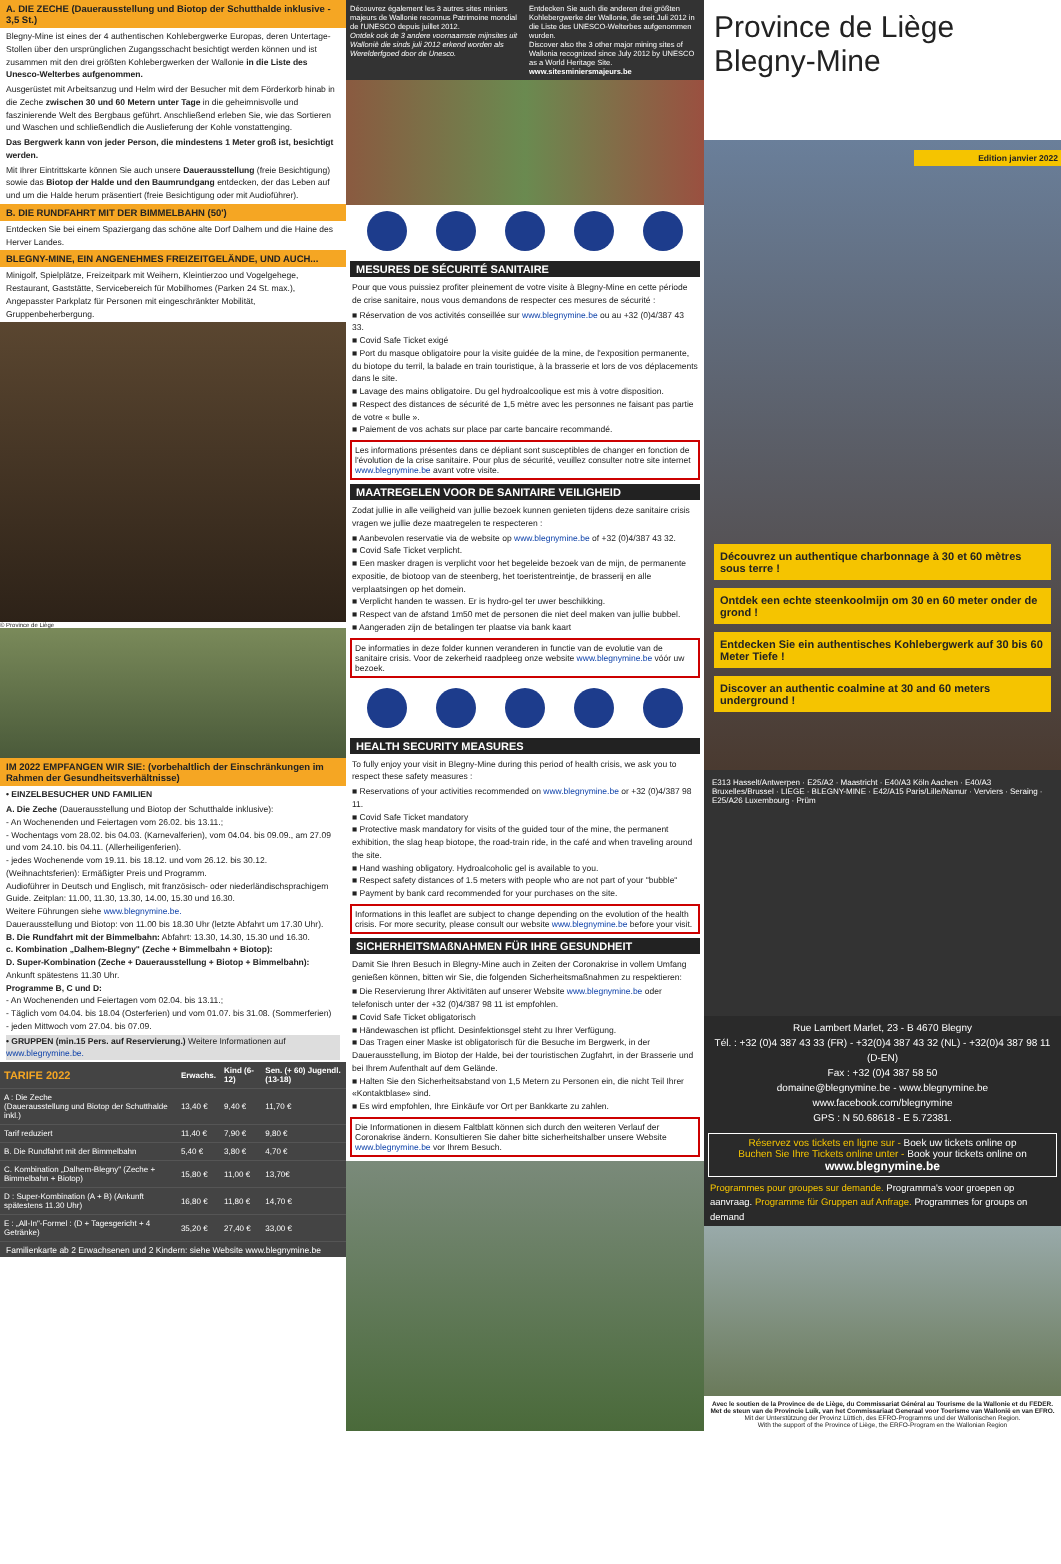A. DIE ZECHE (Dauerausstellung und Biotop der Schutthalde inklusive - 3,5 St.)
Blegny-Mine ist eines der 4 authentischen Kohlebergwerke Europas, deren Untertage-Stollen über den ursprünglichen Zugangsschacht besichtigt werden können und ist zusammen mit den drei größten Kohlebergwerken der Wallonie in die Liste des Unesco-Welterbes aufgenommen.
Ausgerüstet mit Arbeitsanzug und Helm wird der Besucher mit dem Förderkorb hinab in die Zeche zwischen 30 und 60 Metern unter Tage in die geheimnisvolle und faszinierende Welt des Bergbaus geführt. Anschließend erleben Sie, wie das Sortieren und Waschen und schließendlich die Auslieferung der Kohle vonstattenging.
Das Bergwerk kann von jeder Person, die mindestens 1 Meter groß ist, besichtigt werden.
Mit Ihrer Eintrittskarte können Sie auch unsere Dauerausstellung (freie Besichtigung) sowie das Biotop der Halde und den Baumrundgang entdecken, der das Leben auf und um die Halde herum präsentiert (freie Besichtigung oder mit Audioführer).
B. DIE RUNDFAHRT MIT DER BIMMELBAHN (50')
Entdecken Sie bei einem Spaziergang das schöne alte Dorf Dalhem und die Haine des Herver Landes.
BLEGNY-MINE, EIN ANGENEHMES FREIZEITGELÄNDE, UND AUCH...
Minigolf, Spielplätze, Freizeitpark mit Weihern, Kleintierzoo und Vogelgehege, Restaurant, Gaststätte, Servicebereich für Mobilhomes (Parken 24 St. max.), Angepasster Parkplatz für Personen mit eingeschränkter Mobilität, Gruppenbeherbergung.
© Province de Liège
IM 2022 EMPFANGEN WIR SIE: (vorbehaltlich der Einschränkungen im Rahmen der Gesundheitsverhältnisse)
• EINZELBESUCHER UND FAMILIEN
A. Die Zeche (Dauerausstellung und Biotop der Schutthalde inklusive):
- An Wochenenden und Feiertagen vom 26.02. bis 13.11.;
- Wochentags vom 28.02. bis 04.03. (Karnevalferien), vom 04.04. bis 09.09., am 27.09 und vom 24.10. bis 04.11. (Allerheiligenferien).
- jedes Wochenende vom 19.11. bis 18.12. und vom 26.12. bis 30.12. (Weihnachtsferien): Ermäßigter Preis und Programm.
Audioführer in Deutsch und Englisch, mit französisch- oder niederländischsprachigem Guide. Zeitplan: 11.00, 11.30, 13.30, 14.00, 15.30 und 16.30.
Weitere Führungen siehe www.blegnymine.be.
Dauerausstellung und Biotop: von 11.00 bis 18.30 Uhr (letzte Abfahrt um 17.30 Uhr).
B. Die Rundfahrt mit der Bimmelbahn: Abfahrt: 13.30, 14.30, 15.30 und 16.30.
c. Kombination „Dalhem-Blegny" (Zeche + Bimmelbahn + Biotop):
D. Super-Kombination (Zeche + Dauerausstellung + Biotop + Bimmelbahn):
Ankunft spätestens 11.30 Uhr.
Programme B, C und D:
- An Wochenenden und Feiertagen vom 02.04. bis 13.11.;
- Täglich vom 04.04. bis 18.04 (Osterferien) und vom 01.07. bis 31.08. (Sommerferien)
- jeden Mittwoch vom 27.04. bis 07.09.
• GRUPPEN (min.15 Pers. auf Reservierung.) Weitere Informationen auf www.blegnymine.be.
| TARIFE 2022 | Erwachs. | Kind (6-12) | Sen. (+ 60) Jugendl. (13-18) |
| --- | --- | --- | --- |
| A : Die Zeche (Dauerausstellung und Biotop der Schutthalde inkl.) | 13,40 € | 9,40 € | 11,70 € |
| Tarif reduziert | 11,40 € | 7,90 € | 9,80 € |
| B. Die Rundfahrt mit der Bimmelbahn | 5,40 € | 3,80 € | 4,70 € |
| C. Kombination „Dalhem-Blegny" (Zeche + Bimmelbahn + Biotop) | 15,80 € | 11,00 € | 13,70€ |
| D : Super-Kombination (A + B) (Ankunft spätestens 11.30 Uhr) | 16,80 € | 11,80 € | 14,70 € |
| E : „All-In"-Formel : (D + Tagesgericht + 4 Getränke) | 35,20 € | 27,40 € | 33,00 € |
Familienkarte ab 2 Erwachsenen und 2 Kindern: siehe Website www.blegnymine.be
Découvrez également les 3 autres sites miniers majeurs de Wallonie reconnus Patrimoine mondial de l'UNESCO depuis juillet 2012.
Ontdek ook de 3 andere voornaamste mijnsites uit Wallonië die sinds juli 2012 erkend worden als Werelderfgoed door de Unesco.
Entdecken Sie auch die anderen drei größten Kohlebergwerke der Wallonie, die seit Juli 2012 in die Liste des UNESCO-Welterbes aufgenommen wurden.
Discover also the 3 other major mining sites of Wallonia recognized since July 2012 by UNESCO as a World Heritage Site.
www.sitesminiersmajeurs.be
MESURES DE SÉCURITÉ SANITAIRE
Pour que vous puissiez profiter pleinement de votre visite à Blegny-Mine en cette période de crise sanitaire, nous vous demandons de respecter ces mesures de sécurité :
■ Réservation de vos activités conseillée sur www.blegnymine.be ou au +32 (0)4/387 43 33.
■ Covid Safe Ticket exigé
■ Port du masque obligatoire pour la visite guidée de la mine, de l'exposition permanente, du biotope du terril, la balade en train touristique, à la brasserie et lors de vos déplacements dans le site.
■ Lavage des mains obligatoire. Du gel hydroalcoolique est mis à votre disposition.
■ Respect des distances de sécurité de 1,5 mètre avec les personnes ne faisant pas partie de votre « bulle ».
■ Paiement de vos achats sur place par carte bancaire recommandé.
Les informations présentes dans ce dépliant sont susceptibles de changer en fonction de l'évolution de la crise sanitaire. Pour plus de sécurité, veuillez consulter notre site internet www.blegnymine.be avant votre visite.
MAATREGELEN VOOR DE SANITAIRE VEILIGHEID
Zodat jullie in alle veiligheid van jullie bezoek kunnen genieten tijdens deze sanitaire crisis vragen we jullie deze maatregelen te respecteren :
■ Aanbevolen reservatie via de website op www.blegnymine.be of +32 (0)4/387 43 32.
■ Covid Safe Ticket verplicht.
■ Een masker dragen is verplicht voor het begeleide bezoek van de mijn, de permanente expositie, de biotoop van de steenberg, het toeristentreintje, de brasserij en alle verplaatsingen op het domein.
■ Verplicht handen te wassen. Er is hydro-gel ter uwer beschikking.
■ Respect van de afstand 1m50 met de personen die niet deel maken van jullie bubbel.
■ Aangeraden zijn de betalingen ter plaatse via bank kaart
De informaties in deze folder kunnen veranderen in functie van de evolutie van de sanitaire crisis. Voor de zekerheid raadpleeg onze website www.blegnymine.be vóór uw bezoek.
HEALTH SECURITY MEASURES
To fully enjoy your visit in Blegny-Mine during this period of health crisis, we ask you to respect these safety measures :
■ Reservations of your activities recommended on www.blegnymine.be or +32 (0)4/387 98 11.
■ Covid Safe Ticket mandatory
■ Protective mask mandatory for visits of the guided tour of the mine, the permanent exhibition, the slag heap biotope, the road-train ride, in the café and when traveling around the site.
■ Hand washing obligatory. Hydroalcoholic gel is available to you.
■ Respect safety distances of 1.5 meters with people who are not part of your "bubble"
■ Payment by bank card recommended for your purchases on the site.
Informations in this leaflet are subject to change depending on the evolution of the health crisis. For more security, please consult our website www.blegnymine.be before your visit.
SICHERHEITSMAßNAHMEN FÜR IHRE GESUNDHEIT
Damit Sie Ihren Besuch in Blegny-Mine auch in Zeiten der Coronakrise in vollem Umfang genießen können, bitten wir Sie, die folgenden Sicherheitsmaßnahmen zu respektieren:
■ Die Reservierung Ihrer Aktivitäten auf unserer Website www.blegnymine.be oder telefonisch unter der +32 (0)4/387 98 11 ist empfohlen.
■ Covid Safe Ticket obligatorisch
■ Händewaschen ist pflicht. Desinfektionsgel steht zu Ihrer Verfügung.
■ Das Tragen einer Maske ist obligatorisch für die Besuche im Bergwerk, in der Dauerausstellung, im Biotop der Halde, bei der touristischen Zugfahrt, in der Brasserie und bei Ihrem Aufenthalt auf dem Gelände.
■ Halten Sie den Sicherheitsabstand von 1,5 Metern zu Personen ein, die nicht Teil Ihrer «Kontaktblase» sind.
■ Es wird empfohlen, Ihre Einkäufe vor Ort per Bankkarte zu zahlen.
Die Informationen in diesem Faltblatt können sich durch den weiteren Verlauf der Coronakrise ändern. Konsultieren Sie daher bitte sicherheitshalber unsere Website www.blegnymine.be vor Ihrem Besuch.
Province de Liège Blegny-Mine
Edition janvier 2022
Découvrez un authentique charbonnage à 30 et 60 mètres sous terre !
Ontdek een echte steenkoolmijn om 30 en 60 meter onder de grond !
Entdecken Sie ein authentisches Kohlebergwerk auf 30 bis 60 Meter Tiefe !
Discover an authentic coalmine at 30 and 60 meters underground !
E313 Hasselt/Antwerpen · E25/A2 · Maastricht · E40/A3 Köln Aachen · E40/A3 Bruxelles/Brussel · LIEGE · BLEGNY-MINE · E42/A15 Paris/Lille/Namur · Verviers · Seraing · E25/A26 Luxembourg · Prüm
Rue Lambert Marlet, 23 - B 4670 Blegny
Tél. : +32 (0)4 387 43 33 (FR) - +32(0)4 387 43 32 (NL) - +32(0)4 387 98 11 (D-EN)
Fax : +32 (0)4 387 58 50
domaine@blegnymine.be - www.blegnymine.be
www.facebook.com/blegnymine
GPS : N 50.68618 - E 5.72381.
Réservez vos tickets en ligne sur - Boek uw tickets online op
Buchen Sie Ihre Tickets online unter - Book your tickets online on
www.blegnymine.be
Programmes pour groupes sur demande. Programma's voor groepen op aanvraag. Programme für Gruppen auf Anfrage. Programmes for groups on demand
Avec le soutien de la Province de de Liège, du Commissariat Général au Tourisme de la Wallonie et du FEDER.
Met de steun van de Provincie Luik, van het Commissariaat Generaal voor Toerisme van Wallonië en van EFRO.
Mit der Unterstützung der Provinz Lüttich, des EFRO-Programms und der Wallonischen Region.
With the support of the Province of Liège, the ERFO-Program en the Wallonian Region